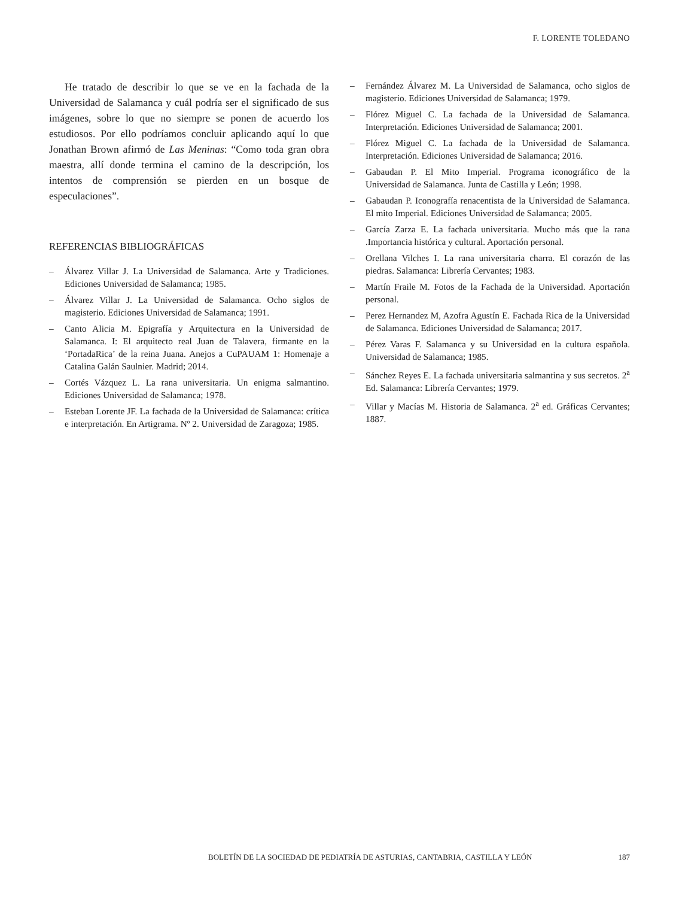F. LORENTE TOLEDANO
He tratado de describir lo que se ve en la fachada de la Universidad de Salamanca y cuál podría ser el significado de sus imágenes, sobre lo que no siempre se ponen de acuerdo los estudiosos. Por ello podríamos concluir aplicando aquí lo que Jonathan Brown afirmó de Las Meninas: “Como toda gran obra maestra, allí donde termina el camino de la descripción, los intentos de comprensión se pierden en un bosque de especulaciones”.
REFERENCIAS BIBLIOGRÁFICAS
– Álvarez Villar J. La Universidad de Salamanca. Arte y Tradiciones. Ediciones Universidad de Salamanca; 1985.
– Álvarez Villar J. La Universidad de Salamanca. Ocho siglos de magisterio. Ediciones Universidad de Salamanca; 1991.
– Canto Alicia M. Epigrafía y Arquitectura en la Universidad de Salamanca. I: El arquitecto real Juan de Talavera, firmante en la ‘PortadaRica’ de la reina Juana. Anejos a CuPAUAM 1: Homenaje a Catalina Galán Saulnier. Madrid; 2014.
– Cortés Vázquez L. La rana universitaria. Un enigma salmantino. Ediciones Universidad de Salamanca; 1978.
– Esteban Lorente JF. La fachada de la Universidad de Salamanca: crítica e interpretación. En Artigrama. Nº 2. Universidad de Zaragoza; 1985.
– Fernández Álvarez M. La Universidad de Salamanca, ocho siglos de magisterio. Ediciones Universidad de Salamanca; 1979.
– Flórez Miguel C. La fachada de la Universidad de Salamanca. Interpretación. Ediciones Universidad de Salamanca; 2001.
– Flórez Miguel C. La fachada de la Universidad de Salamanca. Interpretación. Ediciones Universidad de Salamanca; 2016.
– Gabaudan P. El Mito Imperial. Programa iconográfico de la Universidad de Salamanca. Junta de Castilla y León; 1998.
– Gabaudan P. Iconografía renacentista de la Universidad de Salamanca. El mito Imperial. Ediciones Universidad de Salamanca; 2005.
– García Zarza E. La fachada universitaria. Mucho más que la rana .Importancia histórica y cultural. Aportación personal.
– Orellana Vilches I. La rana universitaria charra. El corazón de las piedras. Salamanca: Librería Cervantes; 1983.
– Martín Fraile M. Fotos de la Fachada de la Universidad. Aportación personal.
– Perez Hernandez M, Azofra Agustín E. Fachada Rica de la Universidad de Salamanca. Ediciones Universidad de Salamanca; 2017.
– Pérez Varas F. Salamanca y su Universidad en la cultura española. Universidad de Salamanca; 1985.
– Sánchez Reyes E. La fachada universitaria salmantina y sus secretos. 2<sup>a</sup> Ed. Salamanca: Librería Cervantes; 1979.
– Villar y Macías M. Historia de Salamanca. 2<sup>a</sup> ed. Gráficas Cervantes; 1887.
BOLETÍN DE LA SOCIEDAD DE PEDIATRÍA DE ASTURIAS, CANTABRIA, CASTILLA Y LEÓN 187